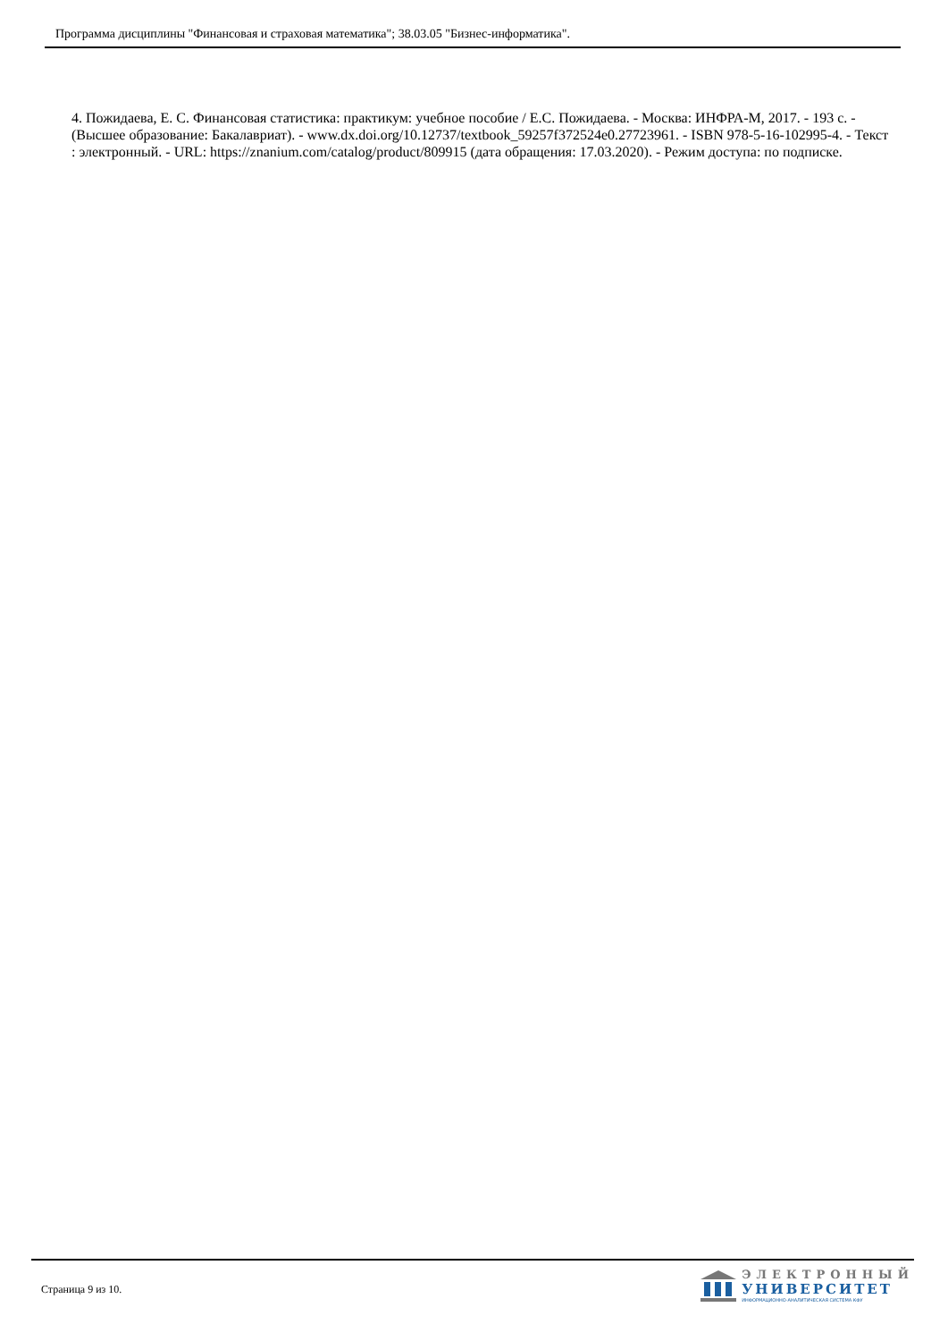Программа дисциплины "Финансовая и страховая математика"; 38.03.05 "Бизнес-информатика".
4. Пожидаева, Е. С. Финансовая статистика: практикум: учебное пособие / Е.С. Пожидаева. - Москва: ИНФРА-М, 2017. - 193 с. - (Высшее образование: Бакалавриат). - www.dx.doi.org/10.12737/textbook_59257f372524e0.27723961. - ISBN 978-5-16-102995-4. - Текст : электронный. - URL: https://znanium.com/catalog/product/809915 (дата обращения: 17.03.2020). - Режим доступа: по подписке.
Страница 9 из 10.
ЭЛЕКТРОННЫЙ
УНИВЕРСИТЕТ
ИНФОРМАЦИОННО-АНАЛИТИЧЕСКАЯ СИСТЕМА КФУ